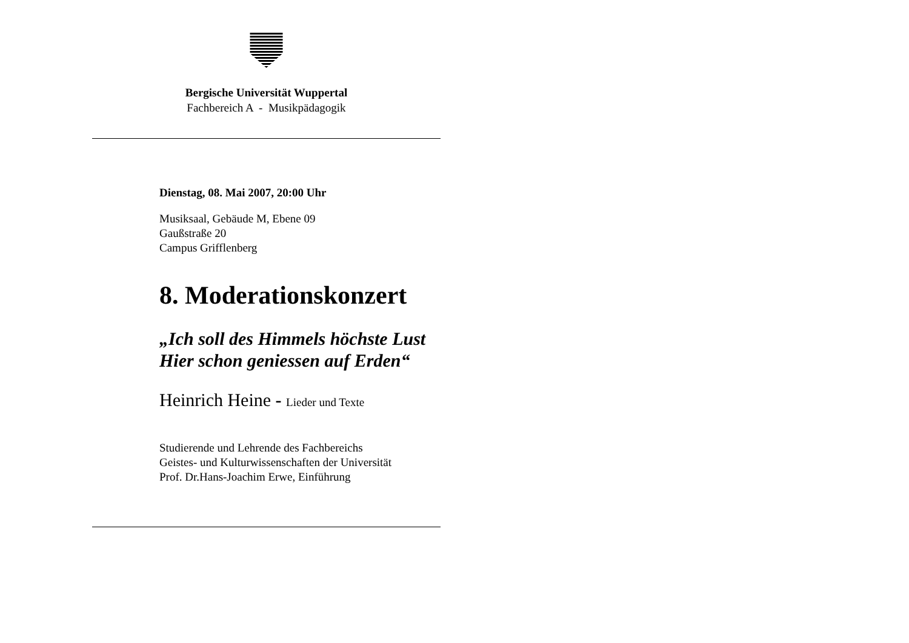Bergische Universität Wuppertal
Fachbereich A - Musikpädagogik
Dienstag, 08. Mai 2007, 20:00 Uhr
Musiksaal, Gebäude M, Ebene 09
Gaußstraße 20
Campus Grifflenberg
8. Moderationskonzert
„Ich soll des Himmels höchste Lust
Hier schon geniessen auf Erden“
Heinrich Heine - Lieder und Texte
Studierende und Lehrende des Fachbereichs
Geistes- und Kulturwissenschaften der Universität
Prof. Dr.Hans-Joachim Erwe, Einführung